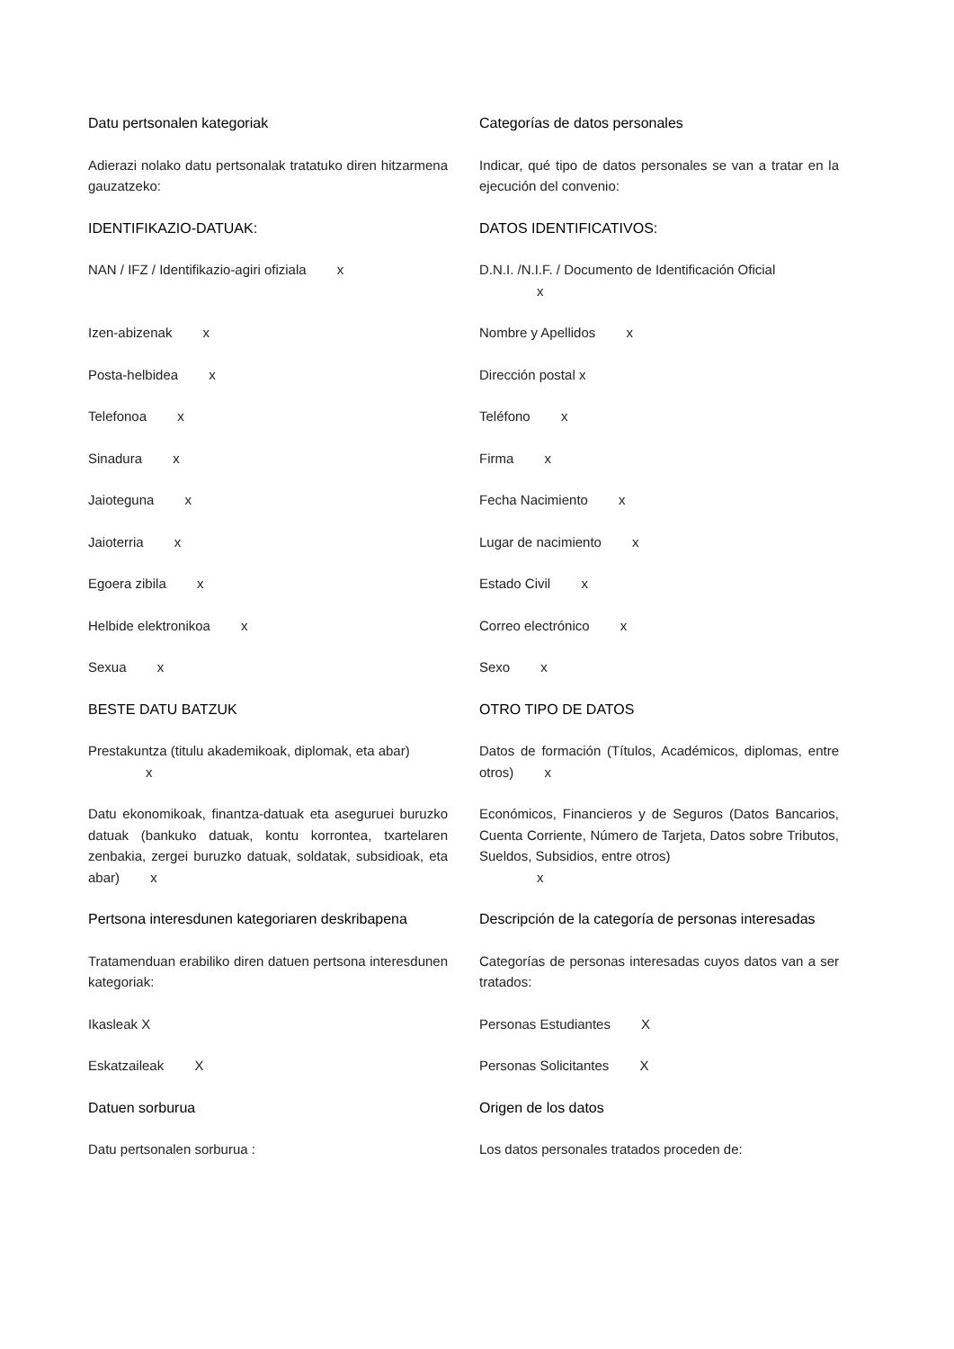Datu pertsonalen kategoriak Categorías de datos personales
Adierazi nolako datu pertsonalak tratatuko diren hitzarmena gauzatzeko:
Indicar, qué tipo de datos personales se van a tratar en la ejecución del convenio:
IDENTIFIKAZIO-DATUAK: DATOS IDENTIFICATIVOS:
NAN / IFZ / Identifikazio-agiri ofiziala x D.N.I. /N.I.F. / Documento de Identificación Oficial
x
Izen-abizenak x Nombre y Apellidos x
Posta-helbidea x Dirección postal x
Telefonoa x Teléfono x
Sinadura x Firma x
Jaioteguna x Fecha Nacimiento x
Jaioterria x Lugar de nacimiento x
Egoera zibila x Estado Civil x
Helbide elektronikoa x Correo electrónico x
Sexua x Sexo x
BESTE DATU BATZUK OTRO TIPO DE DATOS
Prestakuntza (titulu akademikoak, diplomak, eta abar)
x
Datos de formación (Títulos, Académicos, diplomas, entre otros) x
Datu ekonomikoak, finantza-datuak eta aseguruei buruzko datuak (bankuko datuak, kontu korrontea, txartelaren zenbakia, zergei buruzko datuak, soldatak, subsidioak, eta abar) x
Económicos, Financieros y de Seguros (Datos Bancarios, Cuenta Corriente, Número de Tarjeta, Datos sobre Tributos, Sueldos, Subsidios, entre otros)
x
Pertsona interesdunen kategoriaren deskribapena
Descripción de la categoría de personas interesadas
Tratamenduan erabiliko diren datuen pertsona interesdunen kategoriak:
Categorías de personas interesadas cuyos datos van a ser tratados:
Ikasleak X Personas Estudiantes X
Eskatzaileak X Personas Solicitantes X
Datuen sorburua Origen de los datos
Datu pertsonalen sorburua : Los datos personales tratados proceden de: